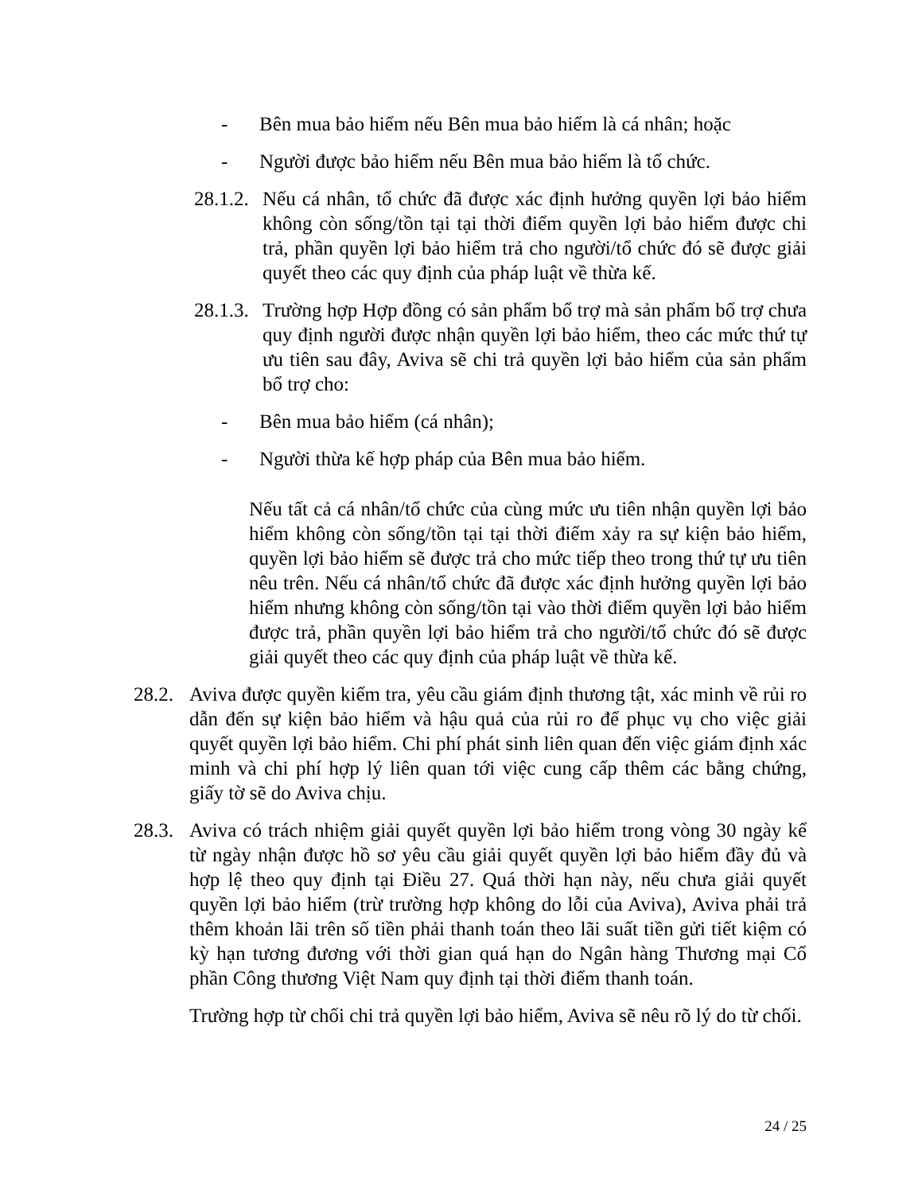- Bên mua bảo hiểm nếu Bên mua bảo hiểm là cá nhân; hoặc
- Người được bảo hiểm nếu Bên mua bảo hiểm là tổ chức.
28.1.2.
Nếu cá nhân, tổ chức đã được xác định hưởng quyền lợi bảo hiểm không còn sống/tồn tại tại thời điểm quyền lợi bảo hiểm được chi trả, phần quyền lợi bảo hiểm trả cho người/tổ chức đó sẽ được giải quyết theo các quy định của pháp luật về thừa kế.
28.1.3.
Trường hợp Hợp đồng có sản phẩm bổ trợ mà sản phẩm bổ trợ chưa quy định người được nhận quyền lợi bảo hiểm, theo các mức thứ tự ưu tiên sau đây, Aviva sẽ chi trả quyền lợi bảo hiểm của sản phẩm bổ trợ cho:
- Bên mua bảo hiểm (cá nhân);
- Người thừa kế hợp pháp của Bên mua bảo hiểm.
Nếu tất cả cá nhân/tổ chức của cùng mức ưu tiên nhận quyền lợi bảo hiểm không còn sống/tồn tại tại thời điểm xảy ra sự kiện bảo hiểm, quyền lợi bảo hiểm sẽ được trả cho mức tiếp theo trong thứ tự ưu tiên nêu trên. Nếu cá nhân/tổ chức đã được xác định hưởng quyền lợi bảo hiểm nhưng không còn sống/tồn tại vào thời điểm quyền lợi bảo hiểm được trả, phần quyền lợi bảo hiểm trả cho người/tổ chức đó sẽ được giải quyết theo các quy định của pháp luật về thừa kế.
28.2.
Aviva được quyền kiểm tra, yêu cầu giám định thương tật, xác minh về rủi ro dẫn đến sự kiện bảo hiểm và hậu quả của rủi ro để phục vụ cho việc giải quyết quyền lợi bảo hiểm. Chi phí phát sinh liên quan đến việc giám định xác minh và chi phí hợp lý liên quan tới việc cung cấp thêm các bằng chứng, giấy tờ sẽ do Aviva chịu.
28.3.
Aviva có trách nhiệm giải quyết quyền lợi bảo hiểm trong vòng 30 ngày kể từ ngày nhận được hồ sơ yêu cầu giải quyết quyền lợi bảo hiểm đầy đủ và hợp lệ theo quy định tại Điều 27. Quá thời hạn này, nếu chưa giải quyết quyền lợi bảo hiểm (trừ trường hợp không do lỗi của Aviva), Aviva phải trả thêm khoản lãi trên số tiền phải thanh toán theo lãi suất tiền gửi tiết kiệm có kỳ hạn tương đương với thời gian quá hạn do Ngân hàng Thương mại Cổ phần Công thương Việt Nam quy định tại thời điểm thanh toán.
Trường hợp từ chối chi trả quyền lợi bảo hiểm, Aviva sẽ nêu rõ lý do từ chối.
24 / 25